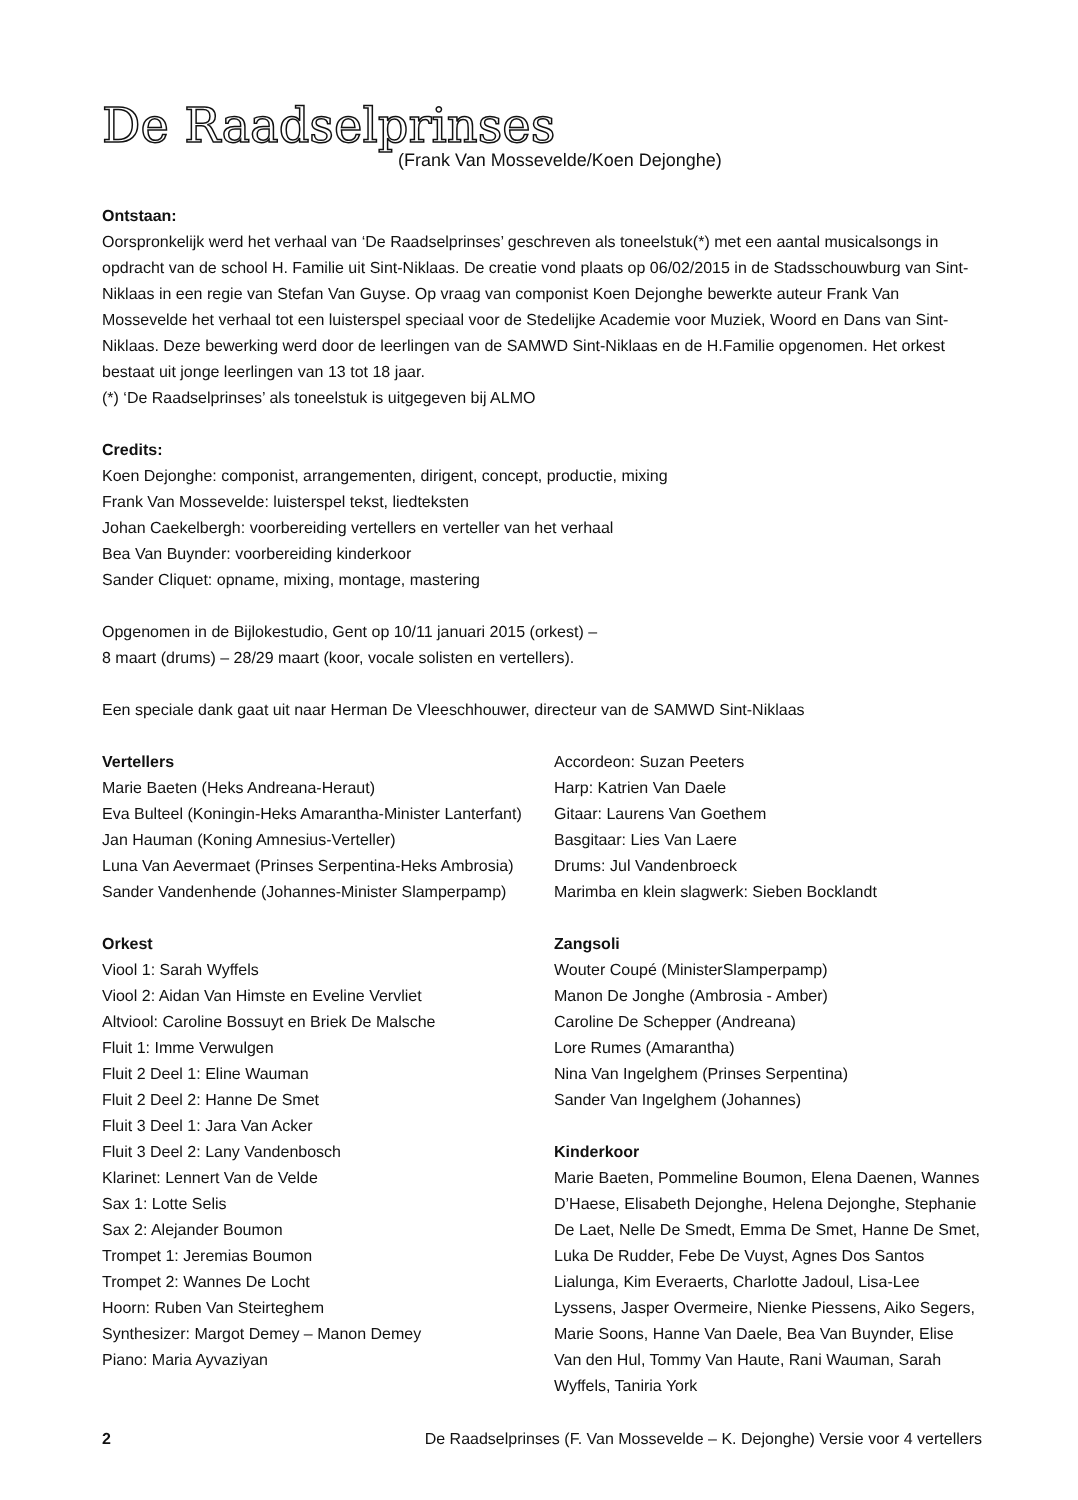De Raadselprinses
(Frank Van Mossevelde/Koen Dejonghe)
Ontstaan:
Oorspronkelijk werd het verhaal van ‘De Raadselprinses’ geschreven als toneelstuk(*) met een aantal musicalsongs in opdracht van de school H. Familie uit Sint-Niklaas. De creatie vond plaats op 06/02/2015 in de Stadsschouwburg van Sint-Niklaas in een regie van Stefan Van Guyse. Op vraag van componist Koen Dejonghe bewerkte auteur Frank Van Mossevelde het verhaal tot een luisterspel speciaal voor de Stedelijke Academie voor Muziek, Woord en Dans van Sint-Niklaas. Deze bewerking werd door de leerlingen van de SAMWD Sint-Niklaas en de H.Familie opgenomen. Het orkest bestaat uit jonge leerlingen van 13 tot 18 jaar.
(*) ‘De Raadselprinses’ als toneelstuk is uitgegeven bij ALMO
Credits:
Koen Dejonghe: componist, arrangementen, dirigent, concept, productie, mixing
Frank Van Mossevelde: luisterspel tekst, liedteksten
Johan Caekelbergh: voorbereiding vertellers en verteller van het verhaal
Bea Van Buynder: voorbereiding kinderkoor
Sander Cliquet: opname, mixing, montage, mastering
Opgenomen in de Bijlokestudio, Gent op 10/11 januari 2015 (orkest) –
8 maart (drums) – 28/29 maart (koor, vocale solisten en vertellers).
Een speciale dank gaat uit naar Herman De Vleeschhouwer, directeur van de SAMWD Sint-Niklaas
Vertellers
Marie Baeten (Heks Andreana-Heraut)
Eva Bulteel (Koningin-Heks Amarantha-Minister Lanterfant)
Jan Hauman (Koning Amnesius-Verteller)
Luna Van Aevermaet (Prinses Serpentina-Heks Ambrosia)
Sander Vandenhende (Johannes-Minister Slamperpamp)
Orkest
Viool 1: Sarah Wyffels
Viool 2: Aidan Van Himste en Eveline Vervliet
Altviool: Caroline Bossuyt en Briek De Malsche
Fluit 1: Imme Verwulgen
Fluit 2 Deel 1: Eline Wauman
Fluit 2 Deel 2: Hanne De Smet
Fluit 3 Deel 1: Jara Van Acker
Fluit 3 Deel 2: Lany Vandenbosch
Klarinet: Lennert Van de Velde
Sax 1: Lotte Selis
Sax 2: Alejander Boumon
Trompet 1: Jeremias Boumon
Trompet 2: Wannes De Locht
Hoorn: Ruben Van Steirteghem
Synthesizer: Margot Demey – Manon Demey
Piano: Maria Ayvaziyan
Accordeon: Suzan Peeters
Harp: Katrien Van Daele
Gitaar: Laurens Van Goethem
Basgitaar: Lies Van Laere
Drums: Jul Vandenbroeck
Marimba en klein slagwerk: Sieben Bocklandt
Zangsoli
Wouter Coupé (MinisterSlamperpamp)
Manon De Jonghe (Ambrosia - Amber)
Caroline De Schepper (Andreana)
Lore Rumes (Amarantha)
Nina Van Ingelghem (Prinses Serpentina)
Sander Van Ingelghem (Johannes)
Kinderkoor
Marie Baeten, Pommeline Boumon, Elena Daenen, Wannes D’Haese, Elisabeth Dejonghe, Helena Dejonghe, Stephanie De Laet, Nelle De Smedt, Emma De Smet, Hanne De Smet, Luka De Rudder, Febe De Vuyst, Agnes Dos Santos Lialunga, Kim Everaerts, Charlotte Jadoul, Lisa-Lee Lyssens, Jasper Overmeire, Nienke Piessens, Aiko Segers, Marie Soons, Hanne Van Daele, Bea Van Buynder, Elise Van den Hul, Tommy Van Haute, Rani Wauman, Sarah Wyffels, Taniria York
2 De Raadselprinses (F. Van Mossevelde – K. Dejonghe) Versie voor 4 vertellers